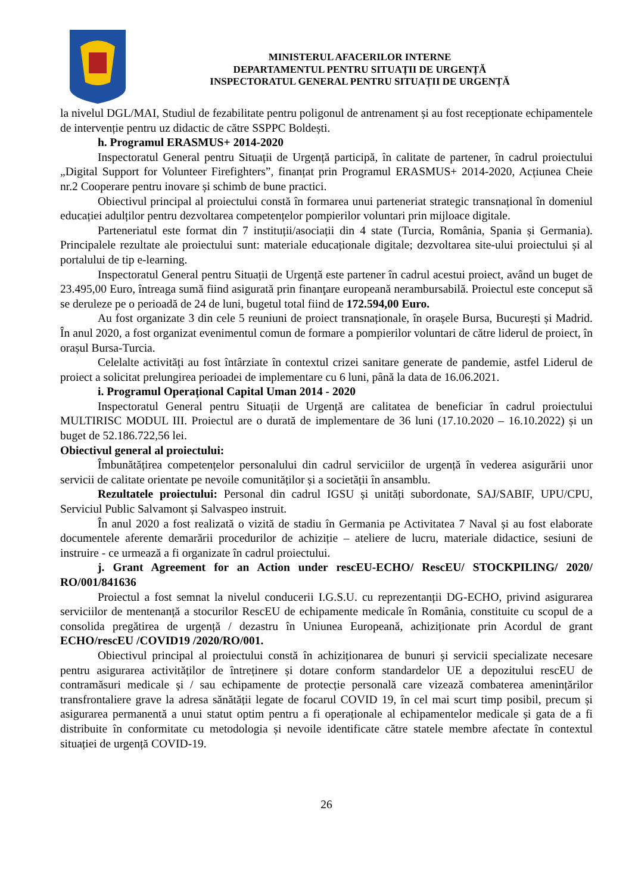MINISTERUL AFACERILOR INTERNE
DEPARTAMENTUL PENTRU SITUAȚII DE URGENȚĂ
INSPECTORATUL GENERAL PENTRU SITUAȚII DE URGENȚĂ
la nivelul DGL/MAI, Studiul de fezabilitate pentru poligonul de antrenament și au fost recepționate echipamentele de intervenție pentru uz didactic de către SSPPC Boldești.
h. Programul ERASMUS+ 2014-2020
Inspectoratul General pentru Situații de Urgență participă, în calitate de partener, în cadrul proiectului „Digital Support for Volunteer Firefighters”, finanțat prin Programul ERASMUS+ 2014-2020, Acțiunea Cheie nr.2 Cooperare pentru inovare și schimb de bune practici.
Obiectivul principal al proiectului constă în formarea unui parteneriat strategic transnațional în domeniul educației adulților pentru dezvoltarea competențelor pompierilor voluntari prin mijloace digitale.
Parteneriatul este format din 7 instituții/asociații din 4 state (Turcia, România, Spania și Germania). Principalele rezultate ale proiectului sunt: materiale educaționale digitale; dezvoltarea site-ului proiectului și al portalului de tip e-learning.
Inspectoratul General pentru Situații de Urgență este partener în cadrul acestui proiect, având un buget de 23.495,00 Euro, întreaga sumă fiind asigurată prin finanţare europeană nerambursabilă. Proiectul este conceput să se deruleze pe o perioadă de 24 de luni, bugetul total fiind de 172.594,00 Euro.
Au fost organizate 3 din cele 5 reuniuni de proiect transnaționale, în orașele Bursa, București și Madrid. În anul 2020, a fost organizat evenimentul comun de formare a pompierilor voluntari de către liderul de proiect, în orașul Bursa-Turcia.
Celelalte activități au fost întârziate în contextul crizei sanitare generate de pandemie, astfel Liderul de proiect a solicitat prelungirea perioadei de implementare cu 6 luni, până la data de 16.06.2021.
i. Programul Operațional Capital Uman 2014 - 2020
Inspectoratul General pentru Situații de Urgență are calitatea de beneficiar în cadrul proiectului MULTIRISC MODUL III. Proiectul are o durată de implementare de 36 luni (17.10.2020 – 16.10.2022) și un buget de 52.186.722,56 lei.
Obiectivul general al proiectului:
Îmbunătățirea competențelor personalului din cadrul serviciilor de urgență în vederea asigurării unor servicii de calitate orientate pe nevoile comunităților și a societății în ansamblu.
Rezultatele proiectului: Personal din cadrul IGSU și unități subordonate, SAJ/SABIF, UPU/CPU, Serviciul Public Salvamont și Salvaspeo instruit.
În anul 2020 a fost realizată o vizită de stadiu în Germania pe Activitatea 7 Naval și au fost elaborate documentele aferente demarării procedurilor de achiziție – ateliere de lucru, materiale didactice, sesiuni de instruire - ce urmează a fi organizate în cadrul proiectului.
j. Grant Agreement for an Action under rescEU-ECHO/ RescEU/ STOCKPILING/ 2020/ RO/001/841636
Proiectul a fost semnat la nivelul conducerii I.G.S.U. cu reprezentanții DG-ECHO, privind asigurarea serviciilor de mentenanță a stocurilor RescEU de echipamente medicale în România, constituite cu scopul de a consolida pregătirea de urgență / dezastru în Uniunea Europeană, achiziționate prin Acordul de grant ECHO/rescEU /COVID19 /2020/RO/001.
Obiectivul principal al proiectului constă în achiziționarea de bunuri și servicii specializate necesare pentru asigurarea activităților de întreținere și dotare conform standardelor UE a depozitului rescEU de contramăsuri medicale și / sau echipamente de protecție personală care vizează combaterea amenințărilor transfrontaliere grave la adresa sănătății legate de focarul COVID 19, în cel mai scurt timp posibil, precum și asigurarea permanentă a unui statut optim pentru a fi operaționale al echipamentelor medicale și gata de a fi distribuite în conformitate cu metodologia și nevoile identificate către statele membre afectate în contextul situației de urgență COVID-19.
26